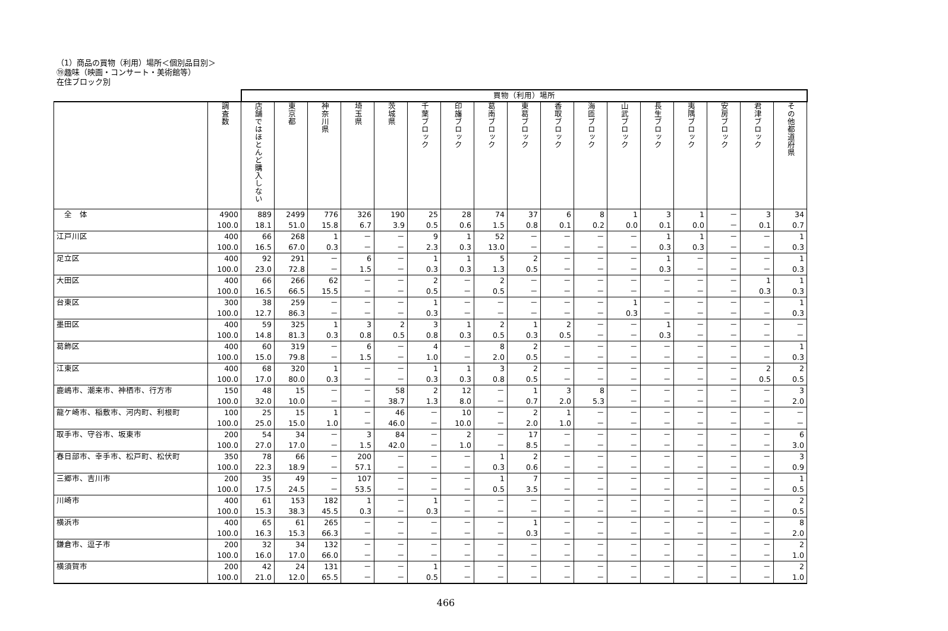（1）商品の買物（利用）場所＜個別品目別＞
⑲趣味（映画・コンサート・美術館等）
在住ブロック別
| | | 買物（利用）場所 | | | | | | | | | | | | | | | | |
| --- | --- | --- | --- | --- | --- | --- | --- | --- | --- | --- | --- | --- | --- | --- | --- | --- | --- | --- |
| | 調査数 | 店舗ではほとんど購入しない | 東京都 | 神奈川県 | 埼玉県 | 茨城県 | 千葉ブロック | 印旛ブロック | 葛南ブロック | 東葛ブロック | 香取ブロック | 海匝ブロック | 山武ブロック | 長生ブロック | 夷隅ブロック | 安房ブロック | 君津ブロック | その他都道府県 |
| 全 体 | 4900 | 889 | 2499 | 776 | 326 | 190 | 25 | 28 | 74 | 37 | 6 | 8 | 1 | 3 | 1 | － | 3 | 34 |
| | 100.0 | 18.1 | 51.0 | 15.8 | 6.7 | 3.9 | 0.5 | 0.6 | 1.5 | 0.8 | 0.1 | 0.2 | 0.0 | 0.1 | 0.0 | － | 0.1 | 0.7 |
| 江戸川区 | 400 | 66 | 268 | 1 | － | － | 9 | 1 | 52 | － | － | － | － | 1 | 1 | － | － | 1 |
| | 100.0 | 16.5 | 67.0 | 0.3 | － | － | 2.3 | 0.3 | 13.0 | － | － | － | － | 0.3 | 0.3 | － | － | 0.3 |
| 足立区 | 400 | 92 | 291 | － | 6 | － | 1 | 1 | 5 | 2 | － | － | － | 1 | － | － | － | 1 |
| | 100.0 | 23.0 | 72.8 | － | 1.5 | － | 0.3 | 0.3 | 1.3 | 0.5 | － | － | － | 0.3 | － | － | － | 0.3 |
| 大田区 | 400 | 66 | 266 | 62 | － | － | 2 | － | 2 | － | － | － | － | － | － | － | 1 | 1 |
| | 100.0 | 16.5 | 66.5 | 15.5 | － | － | 0.5 | － | 0.5 | － | － | － | － | － | － | － | 0.3 | 0.3 |
| 台東区 | 300 | 38 | 259 | － | － | － | 1 | － | － | － | － | － | 1 | － | － | － | － | 1 |
| | 100.0 | 12.7 | 86.3 | － | － | － | 0.3 | － | － | － | － | － | 0.3 | － | － | － | － | 0.3 |
| 墨田区 | 400 | 59 | 325 | 1 | 3 | 2 | 3 | 1 | 2 | 1 | 2 | － | － | 1 | － | － | － | － |
| | 100.0 | 14.8 | 81.3 | 0.3 | 0.8 | 0.5 | 0.8 | 0.3 | 0.5 | 0.3 | 0.5 | － | － | 0.3 | － | － | － | － |
| 葛飾区 | 400 | 60 | 319 | － | 6 | － | 4 | － | 8 | 2 | － | － | － | － | － | － | － | 1 |
| | 100.0 | 15.0 | 79.8 | － | 1.5 | － | 1.0 | － | 2.0 | 0.5 | － | － | － | － | － | － | － | 0.3 |
| 江東区 | 400 | 68 | 320 | 1 | － | － | 1 | 1 | 3 | 2 | － | － | － | － | － | － | 2 | 2 |
| | 100.0 | 17.0 | 80.0 | 0.3 | － | － | 0.3 | 0.3 | 0.8 | 0.5 | － | － | － | － | － | － | 0.5 | 0.5 |
| 鹿嶋市、潮来市、神栖市、行方市 | 150 | 48 | 15 | － | － | 58 | 2 | 12 | － | 1 | 3 | 8 | － | － | － | － | － | 3 |
| | 100.0 | 32.0 | 10.0 | － | － | 38.7 | 1.3 | 8.0 | － | 0.7 | 2.0 | 5.3 | － | － | － | － | － | 2.0 |
| 龍ケ崎市、稲敷市、河内町、利根町 | 100 | 25 | 15 | 1 | － | 46 | － | 10 | － | 2 | 1 | － | － | － | － | － | － | － |
| | 100.0 | 25.0 | 15.0 | 1.0 | － | 46.0 | － | 10.0 | － | 2.0 | 1.0 | － | － | － | － | － | － | － |
| 取手市、守谷市、坂東市 | 200 | 54 | 34 | － | 3 | 84 | － | 2 | － | 17 | － | － | － | － | － | － | － | 6 |
| | 100.0 | 27.0 | 17.0 | － | 1.5 | 42.0 | － | 1.0 | － | 8.5 | － | － | － | － | － | － | － | 3.0 |
| 春日部市、幸手市、松戸町、松伏町 | 350 | 78 | 66 | － | 200 | － | － | － | 1 | 2 | － | － | － | － | － | － | － | 3 |
| | 100.0 | 22.3 | 18.9 | － | 57.1 | － | － | － | 0.3 | 0.6 | － | － | － | － | － | － | － | 0.9 |
| 三郷市、吉川市 | 200 | 35 | 49 | － | 107 | － | － | － | 1 | 7 | － | － | － | － | － | － | － | 1 |
| | 100.0 | 17.5 | 24.5 | － | 53.5 | － | － | － | 0.5 | 3.5 | － | － | － | － | － | － | － | 0.5 |
| 川崎市 | 400 | 61 | 153 | 182 | 1 | － | 1 | － | － | － | － | － | － | － | － | － | － | 2 |
| | 100.0 | 15.3 | 38.3 | 45.5 | 0.3 | － | 0.3 | － | － | － | － | － | － | － | － | － | － | 0.5 |
| 横浜市 | 400 | 65 | 61 | 265 | － | － | － | － | － | 1 | － | － | － | － | － | － | － | 8 |
| | 100.0 | 16.3 | 15.3 | 66.3 | － | － | － | － | － | 0.3 | － | － | － | － | － | － | － | 2.0 |
| 鎌倉市、逗子市 | 200 | 32 | 34 | 132 | － | － | － | － | － | － | － | － | － | － | － | － | － | 2 |
| | 100.0 | 16.0 | 17.0 | 66.0 | － | － | － | － | － | － | － | － | － | － | － | － | － | 1.0 |
| 横須賀市 | 200 | 42 | 24 | 131 | － | － | 1 | － | － | － | － | － | － | － | － | － | － | 2 |
| | 100.0 | 21.0 | 12.0 | 65.5 | － | － | 0.5 | － | － | － | － | － | － | － | － | － | － | 1.0 |
466